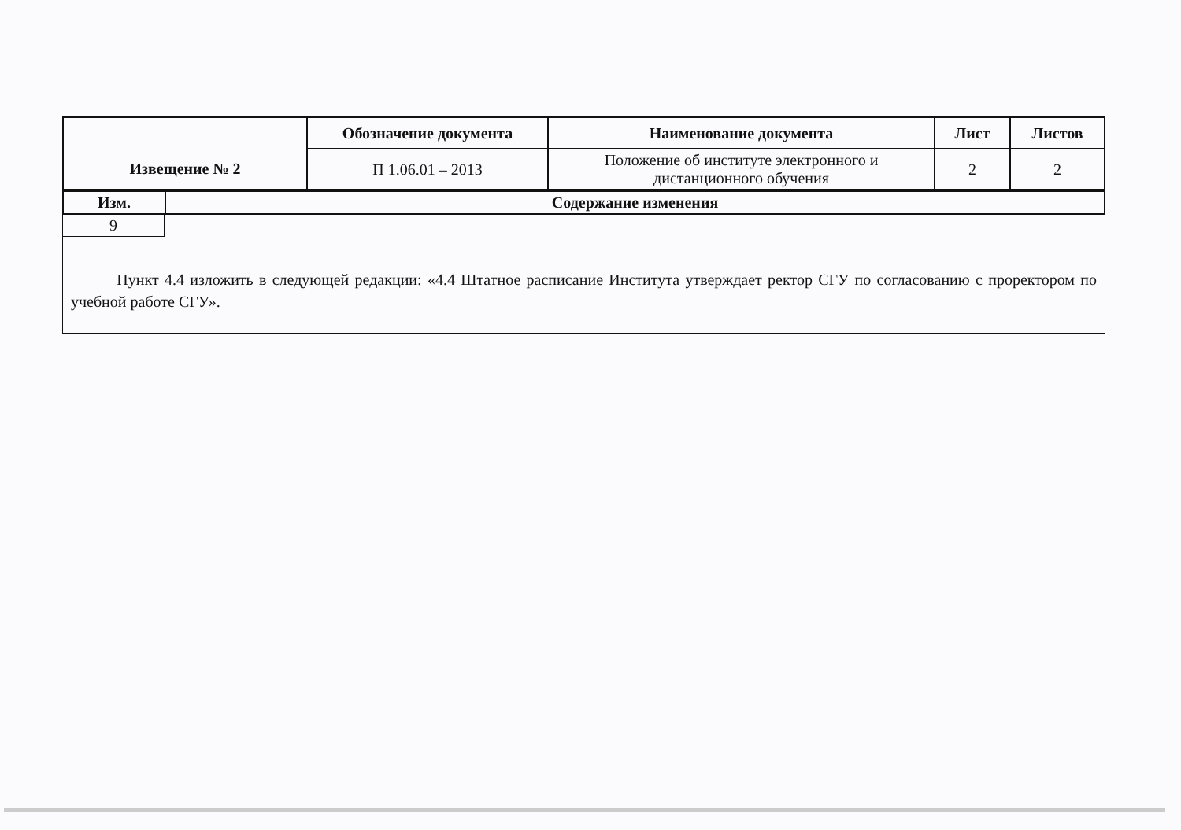| Извещение № 2 | Обозначение документа | Наименование документа | Лист | Листов |
| --- | --- | --- | --- | --- |
| | П 1.06.01 – 2013 | Положение об институте электронного и дистанционного обучения | 2 | 2 |
| Изм. | Содержание изменения |
| --- | --- |
| 9 | |
| Пункт 4.4 изложить в следующей редакции: «4.4 Штатное расписание Института утверждает ректор СГУ по согласованию с проректором по учебной работе СГУ». | |